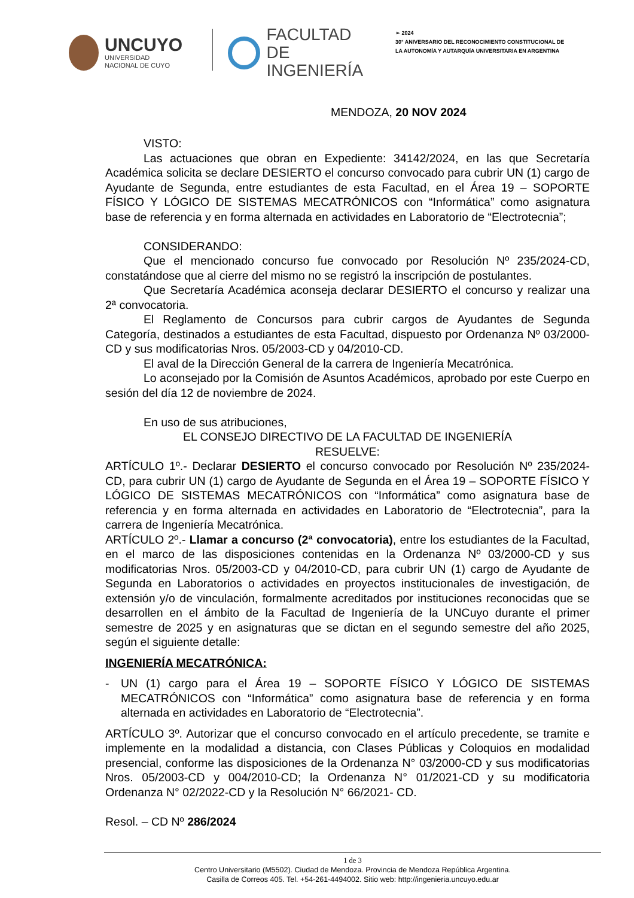UNCUYO
UNIVERSIDAD
NACIONAL DE CUYO
FACULTAD
DE INGENIERÍA
➢ 2024
30° ANIVERSARIO DEL RECONOCIMIENTO CONSTITUCIONAL DE
LA AUTONOMÍA Y AUTARQUÍA UNIVERSITARIA EN ARGENTINA
MENDOZA, 20 NOV 2024
VISTO:
Las actuaciones que obran en Expediente: 34142/2024, en las que Secretaría Académica solicita se declare DESIERTO el concurso convocado para cubrir UN (1) cargo de Ayudante de Segunda, entre estudiantes de esta Facultad, en el Área 19 – SOPORTE FÍSICO Y LÓGICO DE SISTEMAS MECATRÓNICOS con “Informática” como asignatura base de referencia y en forma alternada en actividades en Laboratorio de “Electrotecnia”;
CONSIDERANDO:
Que el mencionado concurso fue convocado por Resolución Nº 235/2024-CD, constatándose que al cierre del mismo no se registró la inscripción de postulantes.
Que Secretaría Académica aconseja declarar DESIERTO el concurso y realizar una 2ª convocatoria.
El Reglamento de Concursos para cubrir cargos de Ayudantes de Segunda Categoría, destinados a estudiantes de esta Facultad, dispuesto por Ordenanza Nº 03/2000-CD y sus modificatorias Nros. 05/2003-CD y 04/2010-CD.
El aval de la Dirección General de la carrera de Ingeniería Mecatrónica.
Lo aconsejado por la Comisión de Asuntos Académicos, aprobado por este Cuerpo en sesión del día 12 de noviembre de 2024.
En uso de sus atribuciones,
EL CONSEJO DIRECTIVO DE LA FACULTAD DE INGENIERÍA
RESUELVE:
ARTÍCULO 1º.- Declarar DESIERTO el concurso convocado por Resolución Nº 235/2024-CD, para cubrir UN (1) cargo de Ayudante de Segunda en el Área 19 – SOPORTE FÍSICO Y LÓGICO DE SISTEMAS MECATRÓNICOS con “Informática” como asignatura base de referencia y en forma alternada en actividades en Laboratorio de “Electrotecnia”, para la carrera de Ingeniería Mecatrónica.
ARTÍCULO 2º.- Llamar a concurso (2ª convocatoria), entre los estudiantes de la Facultad, en el marco de las disposiciones contenidas en la Ordenanza Nº 03/2000-CD y sus modificatorias Nros. 05/2003-CD y 04/2010-CD, para cubrir UN (1) cargo de Ayudante de Segunda en Laboratorios o actividades en proyectos institucionales de investigación, de extensión y/o de vinculación, formalmente acreditados por instituciones reconocidas que se desarrollen en el ámbito de la Facultad de Ingeniería de la UNCuyo durante el primer semestre de 2025 y en asignaturas que se dictan en el segundo semestre del año 2025, según el siguiente detalle:
INGENIERÍA MECATRÓNICA:
- UN (1) cargo para el Área 19 – SOPORTE FÍSICO Y LÓGICO DE SISTEMAS MECATRÓNICOS con “Informática” como asignatura base de referencia y en forma alternada en actividades en Laboratorio de “Electrotecnia”.
ARTÍCULO 3º. Autorizar que el concurso convocado en el artículo precedente, se tramite e implemente en la modalidad a distancia, con Clases Públicas y Coloquios en modalidad presencial, conforme las disposiciones de la Ordenanza N° 03/2000-CD y sus modificatorias Nros. 05/2003-CD y 004/2010-CD; la Ordenanza N° 01/2021-CD y su modificatoria Ordenanza N° 02/2022-CD y la Resolución N° 66/2021- CD.
Resol. – CD Nº 286/2024
1 de 3
Centro Universitario (M5502). Ciudad de Mendoza. Provincia de Mendoza República Argentina.
Casilla de Correos 405. Tel. +54-261-4494002. Sitio web: http://ingenieria.uncuyo.edu.ar